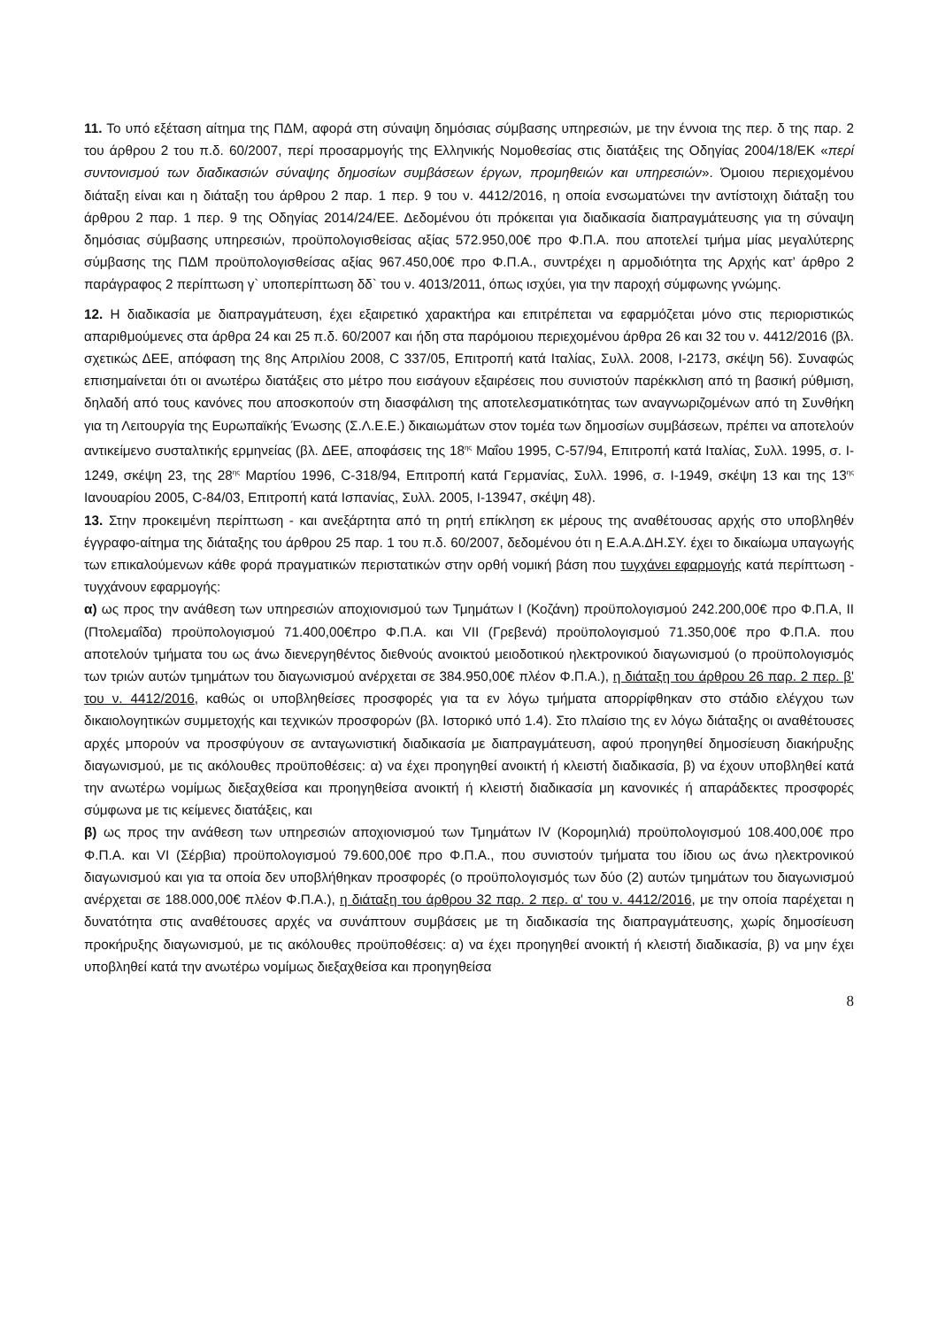11. Το υπό εξέταση αίτημα της ΠΔΜ, αφορά στη σύναψη δημόσιας σύμβασης υπηρεσιών, με την έννοια της περ. δ της παρ. 2 του άρθρου 2 του π.δ. 60/2007, περί προσαρμογής της Ελληνικής Νομοθεσίας στις διατάξεις της Οδηγίας 2004/18/ΕΚ «περί συντονισμού των διαδικασιών σύναψης δημοσίων συμβάσεων έργων, προμηθειών και υπηρεσιών». Όμοιου περιεχομένου διάταξη είναι και η διάταξη του άρθρου 2 παρ. 1 περ. 9 του ν. 4412/2016, η οποία ενσωματώνει την αντίστοιχη διάταξη του άρθρου 2 παρ. 1 περ. 9 της Οδηγίας 2014/24/ΕΕ. Δεδομένου ότι πρόκειται για διαδικασία διαπραγμάτευσης για τη σύναψη δημόσιας σύμβασης υπηρεσιών, προϋπολογισθείσας αξίας 572.950,00€ προ Φ.Π.Α. που αποτελεί τμήμα μίας μεγαλύτερης σύμβασης της ΠΔΜ προϋπολογισθείσας αξίας 967.450,00€ προ Φ.Π.Α., συντρέχει η αρμοδιότητα της Αρχής κατ’ άρθρο 2 παράγραφος 2 περίπτωση γ` υποπερίπτωση δδ` του ν. 4013/2011, όπως ισχύει, για την παροχή σύμφωνης γνώμης.
12. Η διαδικασία με διαπραγμάτευση, έχει εξαιρετικό χαρακτήρα και επιτρέπεται να εφαρμόζεται μόνο στις περιοριστικώς απαριθμούμενες στα άρθρα 24 και 25 π.δ. 60/2007 και ήδη στα παρόμοιου περιεχομένου άρθρα 26 και 32 του ν. 4412/2016 (βλ. σχετικώς ΔΕΕ, απόφαση της 8ης Απριλίου 2008, C 337/05, Επιτροπή κατά Ιταλίας, Συλλ. 2008, I-2173, σκέψη 56). Συναφώς επισημαίνεται ότι οι ανωτέρω διατάξεις στο μέτρο που εισάγουν εξαιρέσεις που συνιστούν παρέκκλιση από τη βασική ρύθμιση, δηλαδή από τους κανόνες που αποσκοπούν στη διασφάλιση της αποτελεσματικότητας των αναγνωριζομένων από τη Συνθήκη για τη Λειτουργία της Ευρωπαϊκής Ένωσης (Σ.Λ.Ε.Ε.) δικαιωμάτων στον τομέα των δημοσίων συμβάσεων, πρέπει να αποτελούν αντικείμενο συσταλτικής ερμηνείας (βλ. ΔΕΕ, αποφάσεις της 18<sup>ης</sup> Μαΐου 1995, C-57/94, Επιτροπή κατά Ιταλίας, Συλλ. 1995, σ. I-1249, σκέψη 23, της 28<sup>ης</sup> Μαρτίου 1996, C-318/94, Επιτροπή κατά Γερμανίας, Συλλ. 1996, σ. I-1949, σκέψη 13 και της 13<sup>ης</sup> Ιανουαρίου 2005, C-84/03, Επιτροπή κατά Ισπανίας, Συλλ. 2005, I-13947, σκέψη 48).
13. Στην προκειμένη περίπτωση - και ανεξάρτητα από τη ρητή επίκληση εκ μέρους της αναθέτουσας αρχής στο υποβληθέν έγγραφο-αίτημα της διάταξης του άρθρου 25 παρ. 1 του π.δ. 60/2007, δεδομένου ότι η Ε.Α.Α.ΔΗ.ΣΥ. έχει το δικαίωμα υπαγωγής των επικαλούμενων κάθε φορά πραγματικών περιστατικών στην ορθή νομική βάση που τυγχάνει εφαρμογής κατά περίπτωση - τυγχάνουν εφαρμογής:
α) ως προς την ανάθεση των υπηρεσιών αποχιονισμού των Τμημάτων Ι (Κοζάνη) προϋπολογισμού 242.200,00€ προ Φ.Π.Α, ΙΙ (Πτολεμαΐδα) προϋπολογισμού 71.400,00€προ Φ.Π.Α. και VII (Γρεβενά) προϋπολογισμού 71.350,00€ προ Φ.Π.Α. που αποτελούν τμήματα του ως άνω διενεργηθέντος διεθνούς ανοικτού μειοδοτικού ηλεκτρονικού διαγωνισμού (ο προϋπολογισμός των τριών αυτών τμημάτων του διαγωνισμού ανέρχεται σε 384.950,00€ πλέον Φ.Π.Α.), η διάταξη του άρθρου 26 παρ. 2 περ. β' του ν. 4412/2016, καθώς οι υποβληθείσες προσφορές για τα εν λόγω τμήματα απορρίφθηκαν στο στάδιο ελέγχου των δικαιολογητικών συμμετοχής και τεχνικών προσφορών (βλ. Ιστορικό υπό 1.4). Στο πλαίσιο της εν λόγω διάταξης οι αναθέτουσες αρχές μπορούν να προσφύγουν σε ανταγωνιστική διαδικασία με διαπραγμάτευση, αφού προηγηθεί δημοσίευση διακήρυξης διαγωνισμού, με τις ακόλουθες προϋποθέσεις: α) να έχει προηγηθεί ανοικτή ή κλειστή διαδικασία, β) να έχουν υποβληθεί κατά την ανωτέρω νομίμως διεξαχθείσα και προηγηθείσα ανοικτή ή κλειστή διαδικασία μη κανονικές ή απαράδεκτες προσφορές σύμφωνα με τις κείμενες διατάξεις, και
β) ως προς την ανάθεση των υπηρεσιών αποχιονισμού των Τμημάτων IV (Κορομηλιά) προϋπολογισμού 108.400,00€ προ Φ.Π.Α. και VI (Σέρβια) προϋπολογισμού 79.600,00€ προ Φ.Π.Α., που συνιστούν τμήματα του ίδιου ως άνω ηλεκτρονικού διαγωνισμού και για τα οποία δεν υποβλήθηκαν προσφορές (ο προϋπολογισμός των δύο (2) αυτών τμημάτων του διαγωνισμού ανέρχεται σε 188.000,00€ πλέον Φ.Π.Α.), η διάταξη του άρθρου 32 παρ. 2 περ. α' του ν. 4412/2016, με την οποία παρέχεται η δυνατότητα στις αναθέτουσες αρχές να συνάπτουν συμβάσεις με τη διαδικασία της διαπραγμάτευσης, χωρίς δημοσίευση προκήρυξης διαγωνισμού, με τις ακόλουθες προϋποθέσεις: α) να έχει προηγηθεί ανοικτή ή κλειστή διαδικασία, β) να μην έχει υποβληθεί κατά την ανωτέρω νομίμως διεξαχθείσα και προηγηθείσα
8